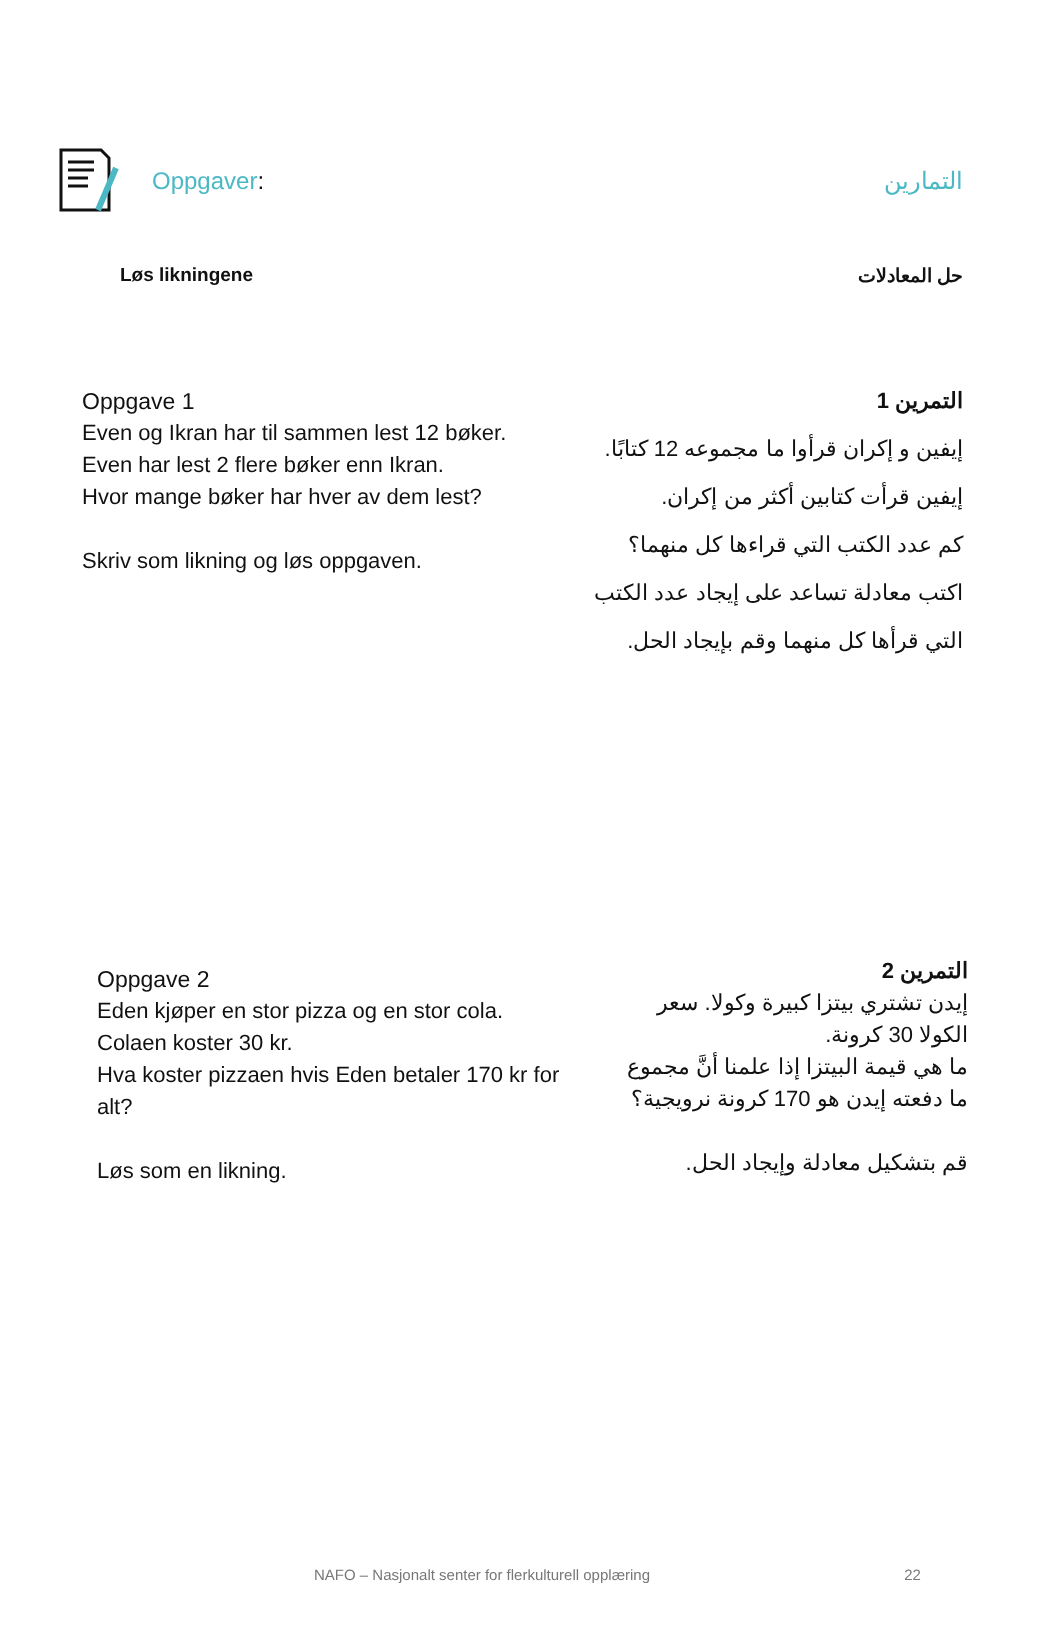Oppgaver: التمارين
Løs likningene حل المعادلات
Oppgave 1
Even og Ikran har til sammen lest 12 bøker.
Even har lest 2 flere bøker enn Ikran.
Hvor mange bøker har hver av dem lest?
Skriv som likning og løs oppgaven.
التمرين 1
إيفين و إكران قرأوا ما مجموعه 12 كتابًا.
إيفين قرأت كتابين أكثر من إكران.
كم عدد الكتب التي قراءها كل منهما؟
اكتب معادلة تساعد على إيجاد عدد الكتب التي قرأها كل منهما وقم بإيجاد الحل.
Oppgave 2
Eden kjøper en stor pizza og en stor cola.
Colaen koster 30 kr.
Hva koster pizzaen hvis Eden betaler 170 kr for alt?
Løs som en likning.
التمرين 2
إيدن تشتري بيتزا كبيرة وكولا. سعر الكولا 30 كرونة.
ما هي قيمة البيتزا إذا علمنا أنَّ مجموع ما دفعته إيدن هو 170 كرونة نرويجية؟
قم بتشكيل معادلة وإيجاد الحل.
NAFO – Nasjonalt senter for flerkulturell opplæring 22